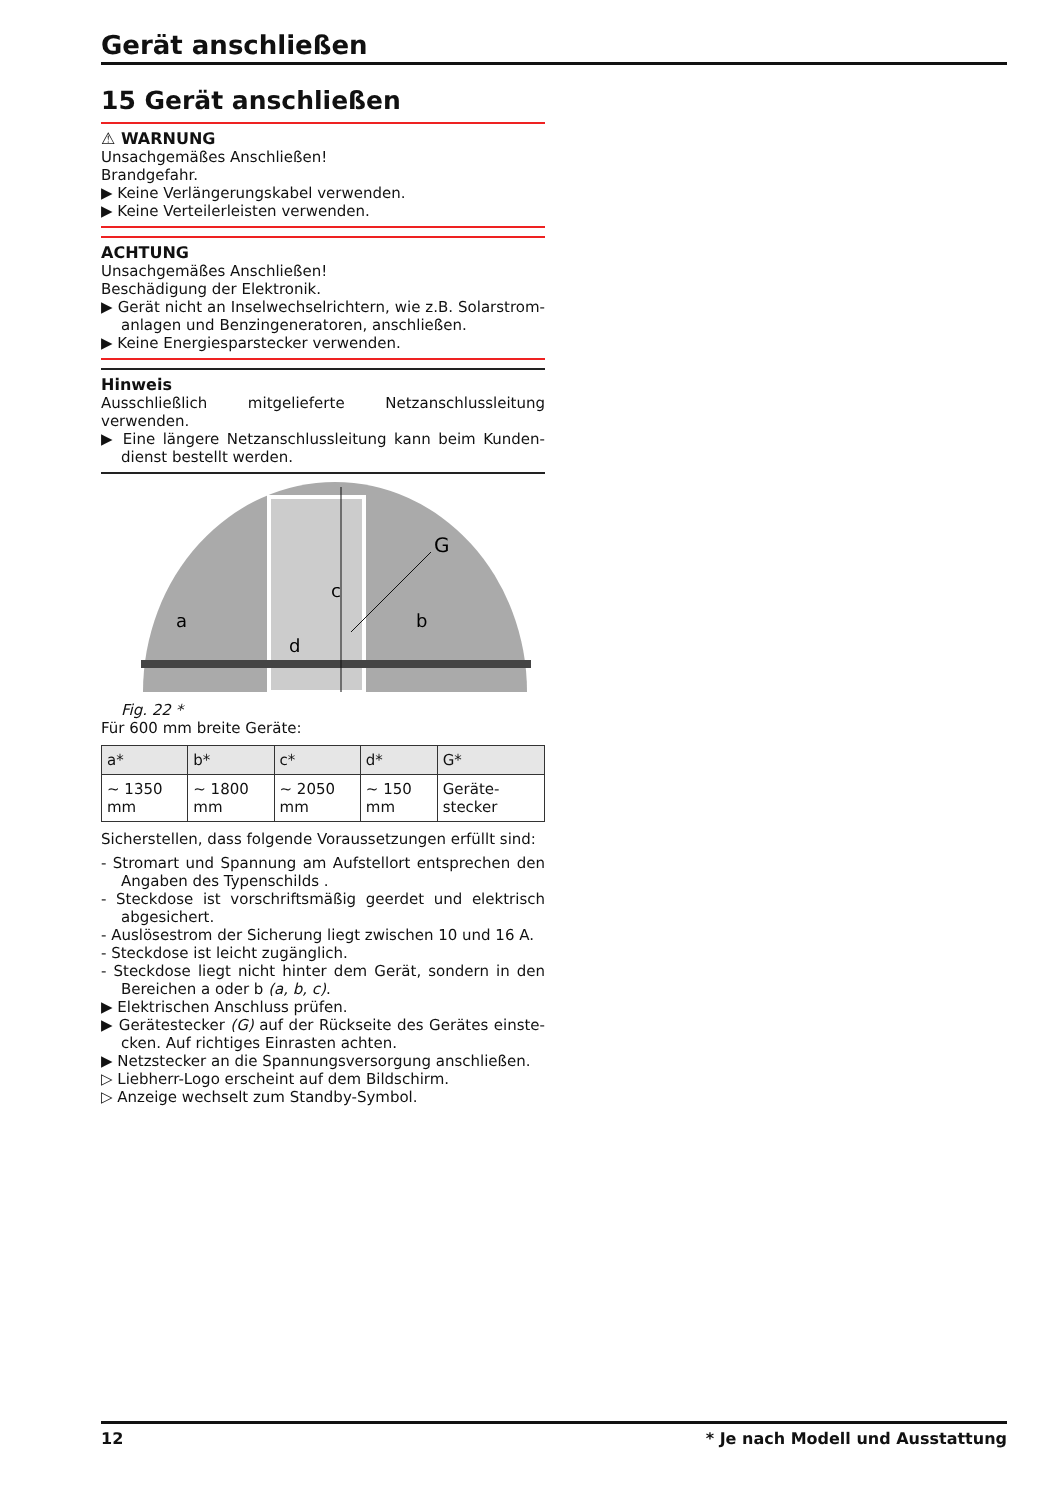Gerät anschließen
15 Gerät anschließen
⚠ WARNUNG
Unsachgemäßes Anschließen!
Brandgefahr.
▶ Keine Verlängerungskabel verwenden.
▶ Keine Verteilerleisten verwenden.
ACHTUNG
Unsachgemäßes Anschließen!
Beschädigung der Elektronik.
▶ Gerät nicht an Inselwechselrichtern, wie z.B. Solarstrom-anlagen und Benzingeneratoren, anschließen.
▶ Keine Energiesparstecker verwenden.
Hinweis
Ausschließlich mitgelieferte Netzanschlussleitung verwenden.
▶ Eine längere Netzanschlussleitung kann beim Kunden-dienst bestellt werden.
c
a
b
d
G
Fig. 22 *
Für 600 mm breite Geräte:
| a* | b* | c* | d* | G* |
| --- | --- | --- | --- | --- |
| ~ 1350 mm | ~ 1800 mm | ~ 2050 mm | ~ 150 mm | Geräte-stecker |
Sicherstellen, dass folgende Voraussetzungen erfüllt sind:
- Stromart und Spannung am Aufstellort entsprechen den Angaben des Typenschilds .
- Steckdose ist vorschriftsmäßig geerdet und elektrisch abgesichert.
- Auslösestrom der Sicherung liegt zwischen 10 und 16 A.
- Steckdose ist leicht zugänglich.
- Steckdose liegt nicht hinter dem Gerät, sondern in den Bereichen a oder b (a, b, c).
▶ Elektrischen Anschluss prüfen.
▶ Gerätestecker (G) auf der Rückseite des Gerätes einste-cken. Auf richtiges Einrasten achten.
▶ Netzstecker an die Spannungsversorgung anschließen.
▷ Liebherr-Logo erscheint auf dem Bildschirm.
▷ Anzeige wechselt zum Standby-Symbol.
12 * Je nach Modell und Ausstattung